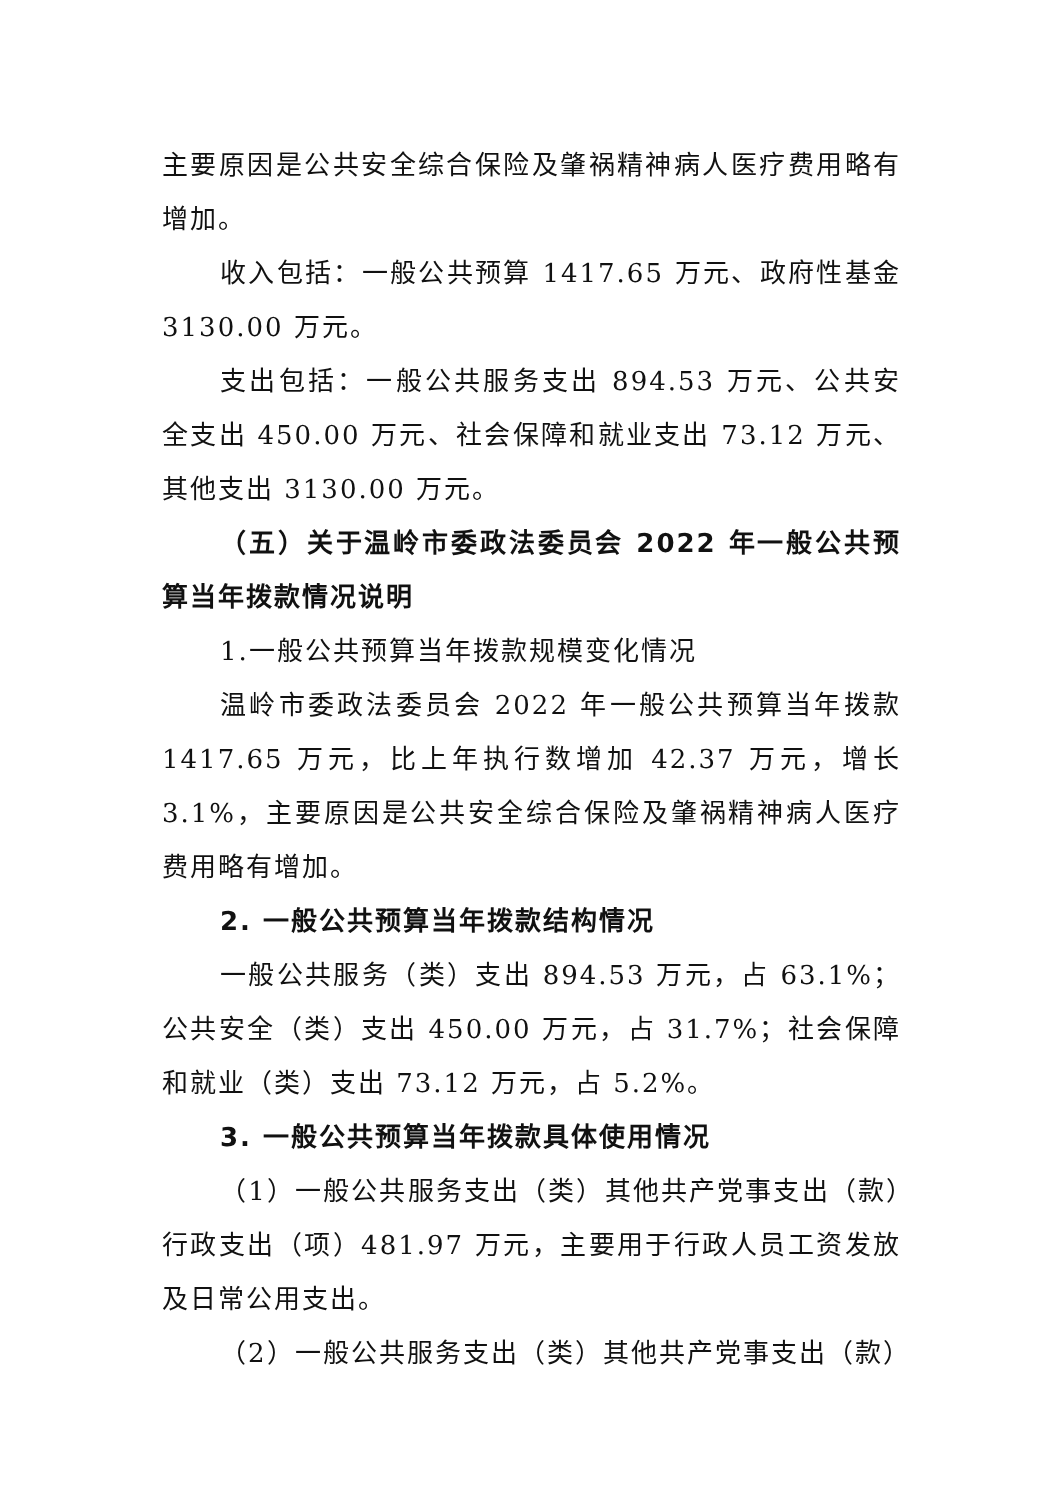主要原因是公共安全综合保险及肇祸精神病人医疗费用略有增加。
收入包括：一般公共预算 1417.65 万元、政府性基金 3130.00 万元。
支出包括：一般公共服务支出 894.53 万元、公共安全支出 450.00 万元、社会保障和就业支出 73.12 万元、其他支出 3130.00 万元。
（五）关于温岭市委政法委员会 2022 年一般公共预算当年拨款情况说明
1.一般公共预算当年拨款规模变化情况
温岭市委政法委员会 2022 年一般公共预算当年拨款 1417.65 万元，比上年执行数增加 42.37 万元，增长 3.1%，主要原因是公共安全综合保险及肇祸精神病人医疗费用略有增加。
2. 一般公共预算当年拨款结构情况
一般公共服务（类）支出 894.53 万元，占 63.1%；公共安全（类）支出 450.00 万元，占 31.7%；社会保障和就业（类）支出 73.12 万元，占 5.2%。
3. 一般公共预算当年拨款具体使用情况
（1）一般公共服务支出（类）其他共产党事支出（款）行政支出（项）481.97 万元，主要用于行政人员工资发放及日常公用支出。
（2）一般公共服务支出（类）其他共产党事支出（款）